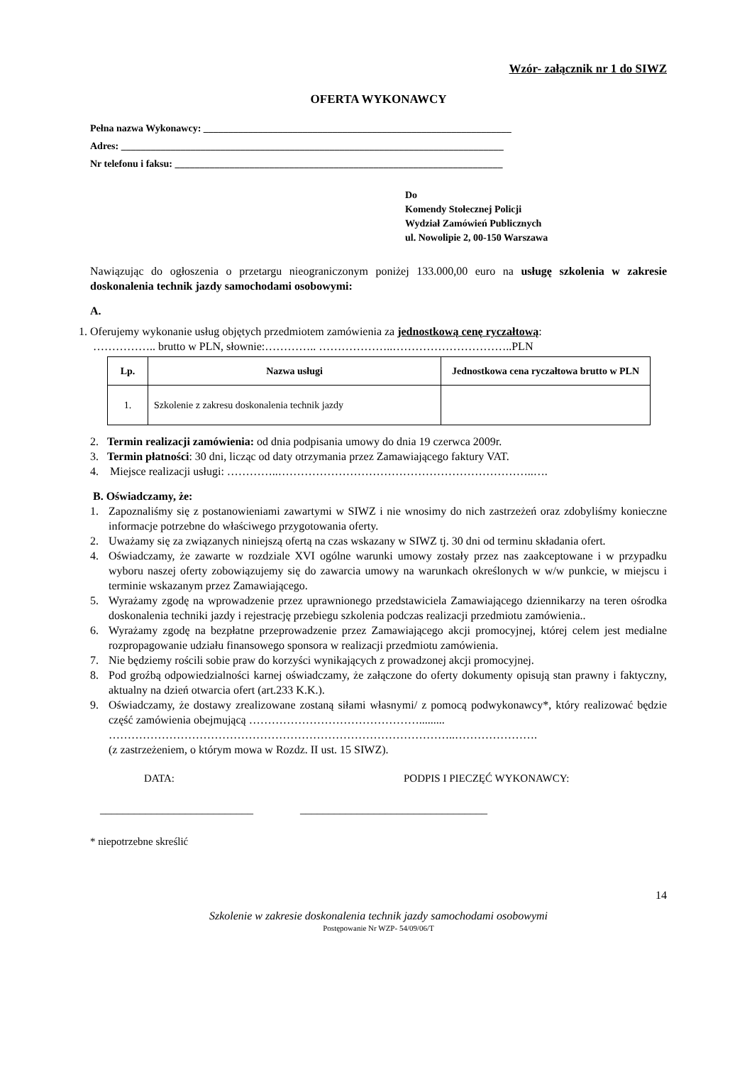Wzór- załącznik nr 1 do SIWZ
OFERTA WYKONAWCY
Pełna nazwa Wykonawcy: ______________________________________________________________
Adres: _____________________________________________________________________________
Nr telefonu i faksu: __________________________________________________________________
Do
Komendy Stołecznej Policji
Wydział Zamówień Publicznych
ul. Nowolipie 2, 00-150 Warszawa
Nawiązując do ogłoszenia o przetargu nieograniczonym poniżej 133.000,00 euro na usługę szkolenia w zakresie doskonalenia technik jazdy samochodami osobowymi:
A.
1. Oferujemy wykonanie usług objętych przedmiotem zamówienia za jednostkową cenę ryczałtową:
…………….. brutto w PLN, słownie:………….. ………………..…………………………..PLN
| Lp. | Nazwa usługi | Jednostkowa cena ryczałtowa brutto w PLN |
| --- | --- | --- |
| 1. | Szkolenie z zakresu doskonalenia technik jazdy | |
2. Termin realizacji zamówienia: od dnia podpisania umowy do dnia 19 czerwca 2009r.
3. Termin płatności: 30 dni, licząc od daty otrzymania przez Zamawiającego faktury VAT.
4. Miejsce realizacji usługi: …………..…………………………………………………………..….
B. Oświadczamy, że:
1. Zapoznaliśmy się z postanowieniami zawartymi w SIWZ i nie wnosimy do nich zastrzeżeń oraz zdobyliśmy konieczne informacje potrzebne do właściwego przygotowania oferty.
2. Uważamy się za związanych niniejszą ofertą na czas wskazany w SIWZ tj. 30 dni od terminu składania ofert.
4. Oświadczamy, że zawarte w rozdziale XVI ogólne warunki umowy zostały przez nas zaakceptowane i w przypadku wyboru naszej oferty zobowiązujemy się do zawarcia umowy na warunkach określonych w w/w punkcie, w miejscu i terminie wskazanym przez Zamawiającego.
5. Wyrażamy zgodę na wprowadzenie przez uprawnionego przedstawiciela Zamawiającego dziennikarzy na teren ośrodka doskonalenia techniki jazdy i rejestrację przebiegu szkolenia podczas realizacji przedmiotu zamówienia..
6. Wyrażamy zgodę na bezpłatne przeprowadzenie przez Zamawiającego akcji promocyjnej, której celem jest medialne rozpropagowanie udziału finansowego sponsora w realizacji przedmiotu zamówienia.
7. Nie będziemy rościli sobie praw do korzyści wynikających z prowadzonej akcji promocyjnej.
8. Pod groźbą odpowiedzialności karnej oświadczamy, że załączone do oferty dokumenty opisują stan prawny i faktyczny, aktualny na dzień otwarcia ofert (art.233 K.K.).
9. Oświadczamy, że dostawy zrealizowane zostaną siłami własnymi/ z pomocą podwykonawcy*, który realizować będzie część zamówienia obejmującą ……………………………………….........
………………………………………………………………………………..………………….
(z zastrzeżeniem, o którym mowa w Rozdz. II ust. 15 SIWZ).
DATA: PODPIS I PIECZĘĆ WYKONAWCY:
___________________________ _________________________________
* niepotrzebne skreślić
14
Szkolenie w zakresie doskonalenia technik jazdy samochodami osobowymi
Postępowanie Nr WZP- 54/09/06/T